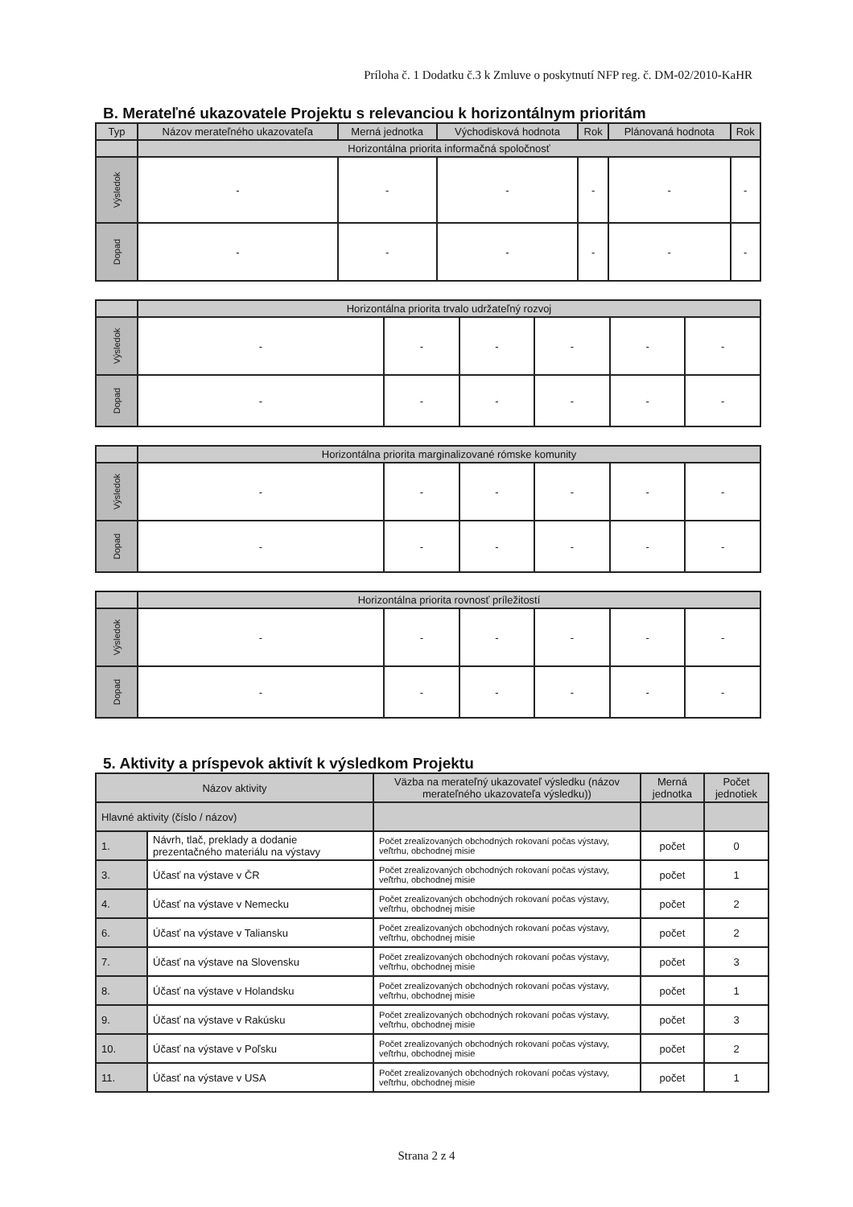Príloha č. 1 Dodatku č.3 k Zmluve o poskytnutí NFP reg. č. DM-02/2010-KaHR
B. Merateľné ukazovatele Projektu s relevanciou k horizontálnym prioritám
| Typ | Názov merateľného ukazovateľa | Merná jednotka | Východisková hodnota | Rok | Plánovaná hodnota | Rok |
| --- | --- | --- | --- | --- | --- | --- |
| | Horizontálna priorita informačná spoločnosť | | | | | |
| Výsledok | - | - | - | - | - | - |
| Dopad | - | - | - | - | - | - |
| | Horizontálna priorita trvalo udržateľný rozvoj | | | | | |
| Výsledok | - | - | - | - | - | - |
| Dopad | - | - | - | - | - | - |
| | Horizontálna priorita marginalizované rómske komunity | | | | | |
| Výsledok | - | - | - | - | - | - |
| Dopad | - | - | - | - | - | - |
| | Horizontálna priorita rovnosť príležitostí | | | | | |
| Výsledok | - | - | - | - | - | - |
| Dopad | - | - | - | - | - | - |
5. Aktivity a príspevok aktivít k výsledkom Projektu
| Názov aktivity | | Väzba na merateľný ukazovateľ výsledku (názov merateľného ukazovateľa výsledku)) | Merná jednotka | Počet jednotiek |
| --- | --- | --- | --- | --- |
| Hlavné aktivity (číslo / názov) | | | | |
| 1. | Návrh, tlač, preklady a dodanie prezentačného materiálu na výstavy | Počet zrealizovaných obchodných rokovaní počas výstavy, veľtrhu, obchodnej misie | počet | 0 |
| 3. | Účasť na výstave v ČR | Počet zrealizovaných obchodných rokovaní počas výstavy, veľtrhu, obchodnej misie | počet | 1 |
| 4. | Účasť na výstave v Nemecku | Počet zrealizovaných obchodných rokovaní počas výstavy, veľtrhu, obchodnej misie | počet | 2 |
| 6. | Účasť na výstave v Taliansku | Počet zrealizovaných obchodných rokovaní počas výstavy, veľtrhu, obchodnej misie | počet | 2 |
| 7. | Účasť na výstave na Slovensku | Počet zrealizovaných obchodných rokovaní počas výstavy, veľtrhu, obchodnej misie | počet | 3 |
| 8. | Účasť na výstave v Holandsku | Počet zrealizovaných obchodných rokovaní počas výstavy, veľtrhu, obchodnej misie | počet | 1 |
| 9. | Účasť na výstave v Rakúsku | Počet zrealizovaných obchodných rokovaní počas výstavy, veľtrhu, obchodnej misie | počet | 3 |
| 10. | Účasť na výstave v Poľsku | Počet zrealizovaných obchodných rokovaní počas výstavy, veľtrhu, obchodnej misie | počet | 2 |
| 11. | Účasť na výstave v USA | Počet zrealizovaných obchodných rokovaní počas výstavy, veľtrhu, obchodnej misie | počet | 1 |
Strana 2 z 4